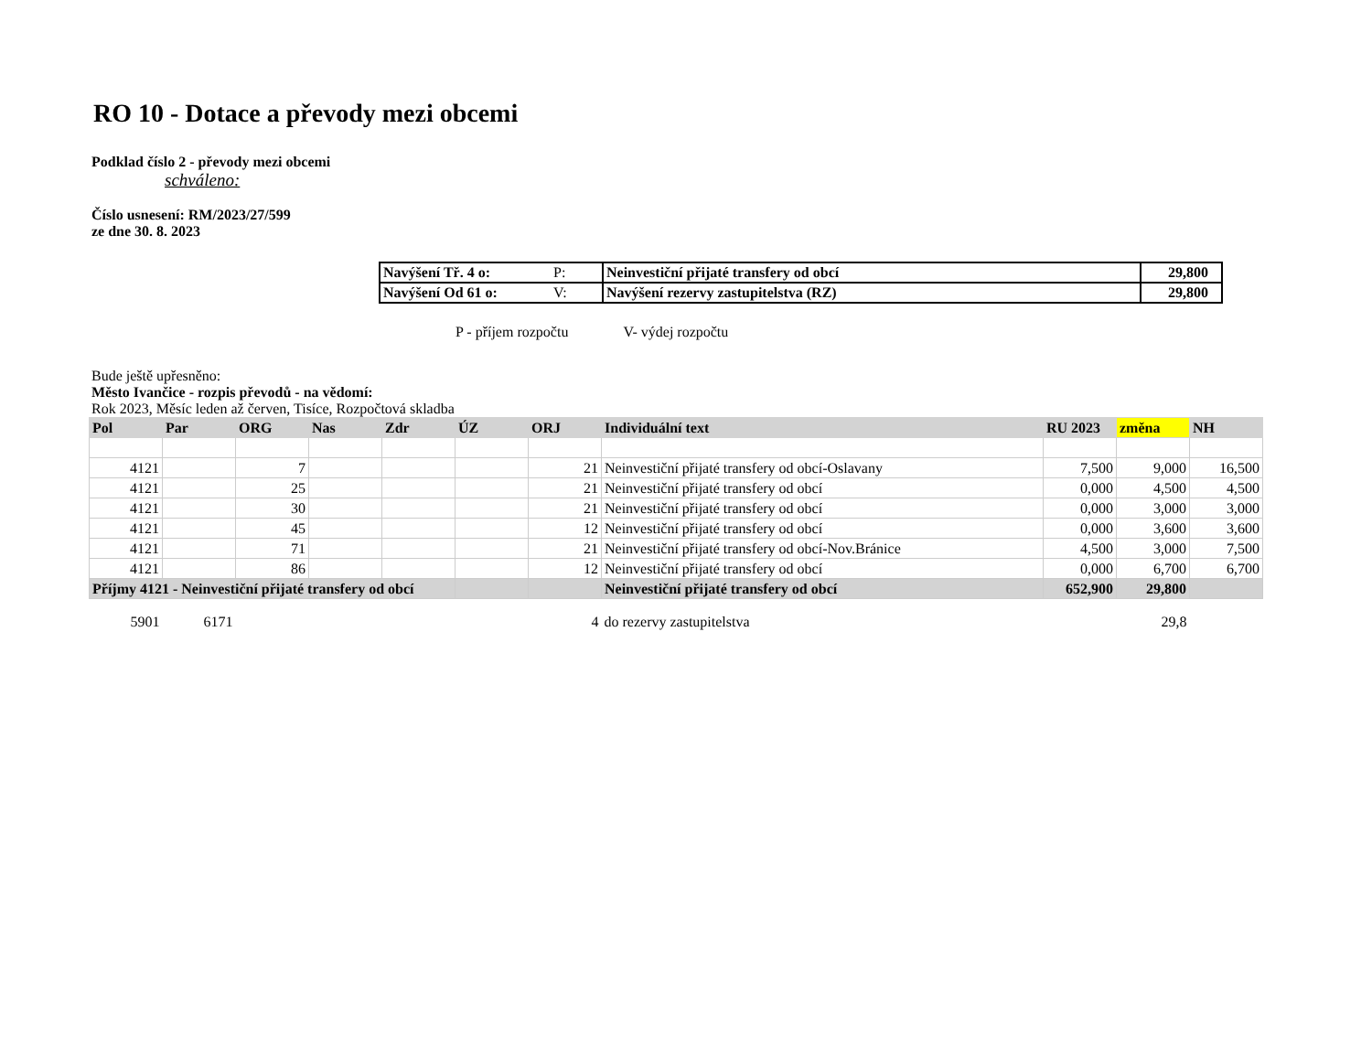RO 10 - Dotace a převody mezi obcemi
Podklad číslo 2 - převody mezi obcemi
schváleno:
Číslo usnesení: RM/2023/27/599
ze dne 30. 8. 2023
| Navýšení Tř. 4 o: | P: | Neinvestiční přijaté transfery od obcí | 29,800 |
| Navýšení Od 61 o: | V: | Navýšení rezervy zastupitelstva (RZ) | 29,800 |
P - příjem rozpočtu V- výdej rozpočtu
Bude ještě upřesněno:
Město Ivančice - rozpis převodů - na vědomí:
Rok 2023, Měsíc leden až červen, Tisíce, Rozpočtová skladba
| Pol | Par | ORG | Nas | Zdr | ÚZ | ORJ | Individuální text | RU 2023 | změna | NH |
| 4121 | | 7 | | | | 21 | Neinvestiční přijaté transfery od obcí-Oslavany | 7,500 | 9,000 | 16,500 |
| 4121 | | 25 | | | | 21 | Neinvestiční přijaté transfery od obcí | 0,000 | 4,500 | 4,500 |
| 4121 | | 30 | | | | 21 | Neinvestiční přijaté transfery od obcí | 0,000 | 3,000 | 3,000 |
| 4121 | | 45 | | | | 12 | Neinvestiční přijaté transfery od obcí | 0,000 | 3,600 | 3,600 |
| 4121 | | 71 | | | | 21 | Neinvestiční přijaté transfery od obcí-Nov.Bránice | 4,500 | 3,000 | 7,500 |
| 4121 | | 86 | | | | 12 | Neinvestiční přijaté transfery od obcí | 0,000 | 6,700 | 6,700 |
| Příjmy 4121 - Neinvestiční přijaté transfery od obcí | | | | | | | Neinvestiční přijaté transfery od obcí | 652,900 | 29,800 | |
| 5901 | 6171 | | | | | 4 | do rezervy zastupitelstva | | 29,8 | |